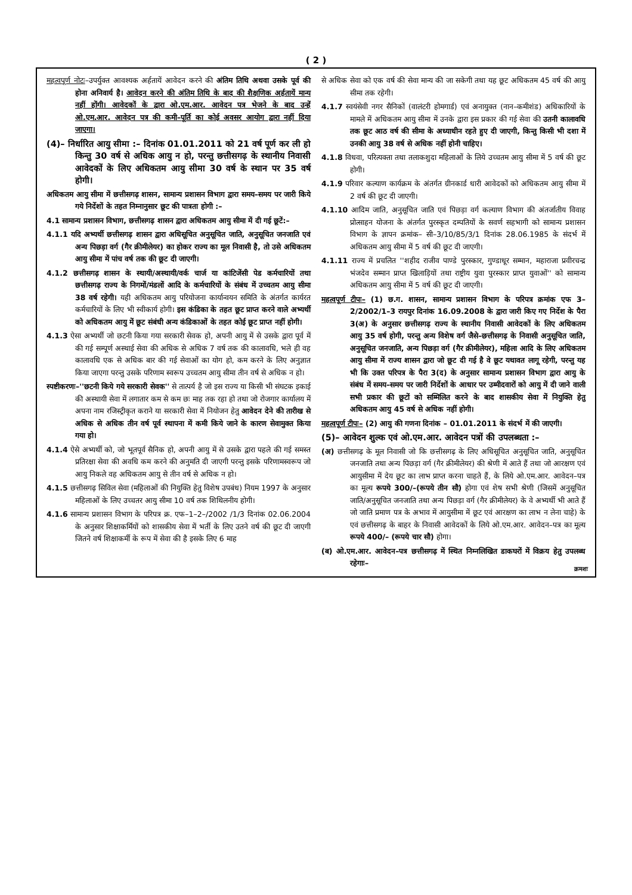( 2 )
महत्वपूर्ण नोटः–उपर्युक्त आवश्यक अर्हतायें आवेदन करने की अंतिम तिथि अथवा उसके पूर्व की होना अनिवार्य है। आवेदन करने की अंतिम तिथि के बाद की शैक्षणिक अर्हतायें मान्य नहीं होंगी। आवेदकों के द्वारा ओ.एम.आर. आवेदन पत्र भेजने के बाद उन्हें ओ.एम.आर. आवेदन पत्र की कमी–पूर्ति का कोई अवसर आयोग द्वारा नहीं दिया जाएगा।
(4)– निर्धारित आयु सीमा :– दिनांक 01.01.2011 को 21 वर्ष पूर्ण कर ली हो किन्तु 30 वर्ष से अधिक आयु न हो, परन्तु छत्तीसगढ़ के स्थानीय निवासी आवेदकों के लिए अधिकतम आयु सीमा 30 वर्ष के स्थान पर 35 वर्ष होगी।
अधिकतम आयु सीमा में छत्तीसगढ़ शासन, सामान्य प्रशासन विभाग द्वारा समय–समय पर जारी किये गये निर्देशों के तहत निम्नानुसार छूट की पात्रता होगी :–
4.1 सामान्य प्रशासन विभाग, छत्तीसगढ़ शासन द्वारा अधिकतम आयु सीमा में दी गई छूटें:–
4.1.1 यदि अभ्यर्थी छत्तीसगढ़ शासन द्वारा अधिसूचित अनुसूचित जाति, अनुसूचित जनजाति एवं अन्य पिछड़ा वर्ग (गैर क्रीमीलेयर) का होकर राज्य का मूल निवासी है, तो उसे अधिकतम आयु सीमा में पांच वर्ष तक की छूट दी जाएगी।
4.1.2 छत्तीसगढ़ शासन के स्थायी/अस्थायी/वर्क चार्ज या कांटिजेंसी पेड कर्मचारियों तथा छत्तीसगढ़ राज्य के निगमों/मंडलों आदि के कर्मचारियों के संबंध में उच्चतम आयु सीमा 38 वर्ष रहेगी। यही अधिकतम आयु परियोजना कार्यान्वयन समिति के अंतर्गत कार्यरत कर्मचारियों के लिए भी स्वीकार्य होगी। इस कंडिका के तहत छूट प्राप्त करने वाले अभ्यर्थी को अधिकतम आयु में छूट संबंधी अन्य कंडिकाओं के तहत कोई छूट प्राप्त नहीं होगी।
4.1.3 ऐसा अभ्यर्थी जो छटनी किया गया सरकारी सेवक हो, अपनी आयु में से उसके द्वारा पूर्व में की गई सम्पूर्ण अस्थाई सेवा की अधिक से अधिक 7 वर्ष तक की कालावधि, भले ही वह कालावधि एक से अधिक बार की गई सेवाओं का योग हो, कम करने के लिए अनुज्ञात किया जाएगा परन्तु उसके परिणाम स्वरूप उच्चतम आयु सीमा तीन वर्ष से अधिक न हो।
स्पष्टीकरणः–''छटनी किये गये सरकारी सेवक'' से तात्पर्य है जो इस राज्य या किसी भी संघटक इकाई की अस्थायी सेवा में लगातार कम से कम छः माह तक रहा हो तथा जो रोजगार कार्यालय में अपना नाम रजिस्ट्रीकृत कराने या सरकारी सेवा में नियोजन हेतु आवेदन देने की तारीख से अधिक से अधिक तीन वर्ष पूर्व स्थापना में कमी किये जाने के कारण सेवामुक्त किया गया हो।
4.1.4 ऐसे अभ्यर्थी को, जो भूतपूर्व सैनिक हो, अपनी आयु में से उसके द्वारा पहले की गई समस्त प्रतिरक्षा सेवा की अवधि कम करने की अनुमति दी जाएगी परन्तु इसके परिणामस्वरूप जो आयु निकले वह अधिकतम आयु से तीन वर्ष से अधिक न हो।
4.1.5 छत्तीसगढ़ सिविल सेवा (महिलाओं की नियुक्ति हेतु विशेष उपबंध) नियम 1997 के अनुसार महिलाओं के लिए उच्चतर आयु सीमा 10 वर्ष तक शिथिलनीय होगी।
4.1.6 सामान्य प्रशासन विभाग के परिपत्र क्र. एफ–1–2–/2002 /1/3 दिनांक 02.06.2004 के अनुसार शिक्षाकर्मियों को शासकीय सेवा में भर्ती के लिए उतने वर्ष की छूट दी जाएगी जितने वर्ष शिक्षाकर्मी के रूप में सेवा की है इसके लिए 6 माह
से अधिक सेवा को एक वर्ष की सेवा मान्य की जा सकेगी तथा यह छूट अधिकतम 45 वर्ष की आयु सीमा तक रहेगी।
4.1.7 स्वयंसेवी नगर सैनिकों (वालंटरी होमगार्ड) एवं अनायुक्त (नान–कमीशंड) अधिकारियों के मामले में अधिकतम आयु सीमा में उनके द्वारा इस प्रकार की गई सेवा की उतनी कालावधि तक छूट आठ वर्ष की सीमा के अध्याधीन रहते हुए दी जाएगी, किन्तु किसी भी दशा में उनकी आयु 38 वर्ष से अधिक नहीं होनी चाहिए।
4.1.8 विधवा, परित्यक्ता तथा तलाकशुदा महिलाओं के लिये उच्चतम आयु सीमा में 5 वर्ष की छूट होगी।
4.1.9 परिवार कल्याण कार्यक्रम के अंतर्गत ग्रीनकार्ड धारी आवेदकों को अधिकतम आयु सीमा में 2 वर्ष की छूट दी जाएगी।
4.1.10 आदिम जाति, अनुसूचित जाति एवं पिछड़ा वर्ग कल्याण विभाग की अंतर्जातीय विवाह प्रोत्साहन योजना के अंतर्गत पुरस्कृत दम्पतियों के सवर्ण सहभागी को सामान्य प्रशासन विभाग के ज्ञापन क्रमांक– सी–3/10/85/3/1 दिनांक 28.06.1985 के संदर्भ में अधिकतम आयु सीमा में 5 वर्ष की छूट दी जाएगी।
4.1.11 राज्य में प्रचलित ''शहीद राजीव पाण्डे पुरस्कार, गुण्डाधूर सम्मान, महाराजा प्रवीरचन्द्र भंजदेव सम्मान प्राप्त खिलाड़ियों तथा राष्ट्रीय युवा पुरस्कार प्राप्त युवाओं'' को सामान्य अधिकतम आयु सीमा में 5 वर्ष की छूट दी जाएगी।
महत्वपूर्ण टीपः– (1) छ.ग. शासन, सामान्य प्रशासन विभाग के परिपत्र क्रमांक एफ 3–2/2002/1–3 रायपुर दिनांक 16.09.2008 के द्वारा जारी किए गए निर्देश के पैरा 3(अ) के अनुसार छत्तीसगढ़ राज्य के स्थानीय निवासी आवेदकों के लिए अधिकतम आयु 35 वर्ष होगी, परन्तु अन्य विशेष वर्ग जैसे–छत्तीसगढ़ के निवासी अनुसूचित जाति, अनुसूचित जनजाति, अन्य पिछड़ा वर्ग (गैर क्रीमीलेयर), महिला आदि के लिए अधिकतम आयु सीमा में राज्य शासन द्वारा जो छूट दी गई है वे छूट यथावत लागू रहेगी, परन्तु यह भी कि उक्त परिपत्र के पैरा 3(द) के अनुसार सामान्य प्रशासन विभाग द्वारा आयु के संबंध में समय–समय पर जारी निर्देशों के आधार पर उम्मीदवारों को आयु में दी जाने वाली सभी प्रकार की छूटों को सम्मिलित करने के बाद शासकीय सेवा में नियुक्ति हेतु अधिकतम आयु 45 वर्ष से अधिक नहीं होगी।
महत्वपूर्ण टीपः– (2) आयु की गणना दिनांक – 01.01.2011 के संदर्भ में की जाएगी।
(5)– आवेदन शुल्क एवं ओ.एम.आर. आवेदन पत्रों की उपलब्धता :–
(अ) छत्तीसगढ़ के मूल निवासी जो कि छत्तीसगढ़ के लिए अधिसूचित अनुसूचित जाति, अनुसूचित जनजाति तथा अन्य पिछड़ा वर्ग (गैर क्रीमीलेयर) की श्रेणी में आते हैं तथा जो आरक्षण एवं आयुसीमा में देय छूट का लाभ प्राप्त करना चाहते हैं, के लिये ओ.एम.आर. आवेदन–पत्र का मूल्य रूपये 300/–(रूपये तीन सौ) होगा एवं शेष सभी श्रेणी (जिसमें अनुसूचित जाति/अनुसूचित जनजाति तथा अन्य पिछड़ा वर्ग (गैर क्रीमीलेयर) के वे अभ्यर्थी भी आते हैं जो जाति प्रमाण पत्र के अभाव में आयुसीमा में छूट एवं आरक्षण का लाभ न लेना चाहे) के एवं छत्तीसगढ़ के बाहर के निवासी आवेदकों के लिये ओ.एम.आर. आवेदन–पत्र का मूल्य रूपये 400/– (रूपये चार सौ) होगा।
(ब) ओ.एम.आर. आवेदन–पत्र छत्तीसगढ़ में स्थित निम्नलिखित डाकघरों में विक्रय हेतु उपलब्ध रहेगाः–
क्रमशः